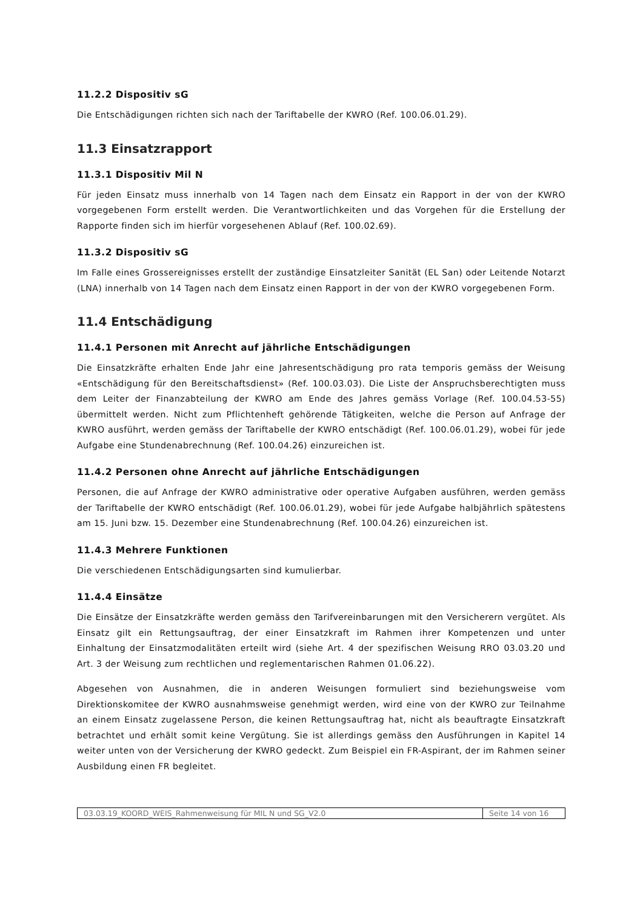11.2.2 Dispositiv sG
Die Entschädigungen richten sich nach der Tariftabelle der KWRO (Ref. 100.06.01.29).
11.3 Einsatzrapport
11.3.1 Dispositiv Mil N
Für jeden Einsatz muss innerhalb von 14 Tagen nach dem Einsatz ein Rapport in der von der KWRO vorgegebenen Form erstellt werden. Die Verantwortlichkeiten und das Vorgehen für die Erstellung der Rapporte finden sich im hierfür vorgesehenen Ablauf (Ref. 100.02.69).
11.3.2 Dispositiv sG
Im Falle eines Grossereignisses erstellt der zuständige Einsatzleiter Sanität (EL San) oder Leitende Notarzt (LNA) innerhalb von 14 Tagen nach dem Einsatz einen Rapport in der von der KWRO vorgegebenen Form.
11.4 Entschädigung
11.4.1 Personen mit Anrecht auf jährliche Entschädigungen
Die Einsatzkräfte erhalten Ende Jahr eine Jahresentschädigung pro rata temporis gemäss der Weisung «Entschädigung für den Bereitschaftsdienst» (Ref. 100.03.03). Die Liste der Anspruchsberechtigten muss dem Leiter der Finanzabteilung der KWRO am Ende des Jahres gemäss Vorlage (Ref. 100.04.53-55) übermittelt werden. Nicht zum Pflichtenheft gehörende Tätigkeiten, welche die Person auf Anfrage der KWRO ausführt, werden gemäss der Tariftabelle der KWRO entschädigt (Ref. 100.06.01.29), wobei für jede Aufgabe eine Stundenabrechnung (Ref. 100.04.26) einzureichen ist.
11.4.2 Personen ohne Anrecht auf jährliche Entschädigungen
Personen, die auf Anfrage der KWRO administrative oder operative Aufgaben ausführen, werden gemäss der Tariftabelle der KWRO entschädigt (Ref. 100.06.01.29), wobei für jede Aufgabe halbjährlich spätestens am 15. Juni bzw. 15. Dezember eine Stundenabrechnung (Ref. 100.04.26) einzureichen ist.
11.4.3 Mehrere Funktionen
Die verschiedenen Entschädigungsarten sind kumulierbar.
11.4.4 Einsätze
Die Einsätze der Einsatzkräfte werden gemäss den Tarifvereinbarungen mit den Versicherern vergütet. Als Einsatz gilt ein Rettungsauftrag, der einer Einsatzkraft im Rahmen ihrer Kompetenzen und unter Einhaltung der Einsatzmodalitäten erteilt wird (siehe Art. 4 der spezifischen Weisung RRO 03.03.20 und Art. 3 der Weisung zum rechtlichen und reglementarischen Rahmen 01.06.22).
Abgesehen von Ausnahmen, die in anderen Weisungen formuliert sind beziehungsweise vom Direktionskomitee der KWRO ausnahmsweise genehmigt werden, wird eine von der KWRO zur Teilnahme an einem Einsatz zugelassene Person, die keinen Rettungsauftrag hat, nicht als beauftragte Einsatzkraft betrachtet und erhält somit keine Vergütung. Sie ist allerdings gemäss den Ausführungen in Kapitel 14 weiter unten von der Versicherung der KWRO gedeckt. Zum Beispiel ein FR-Aspirant, der im Rahmen seiner Ausbildung einen FR begleitet.
03.03.19_KOORD_WEIS_Rahmenweisung für MIL N und SG_V2.0
Seite 14 von 16